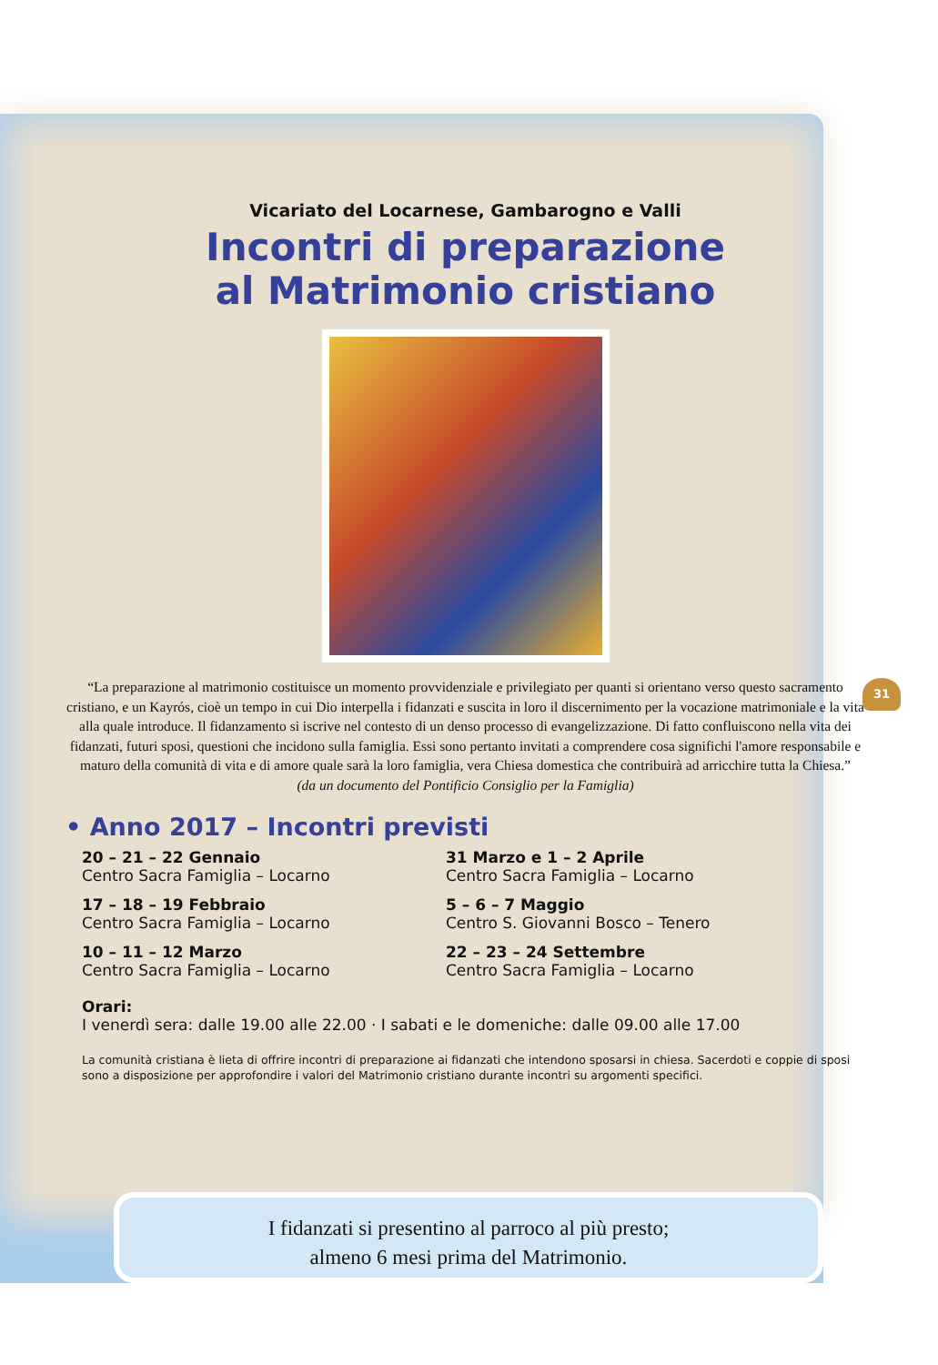Vicariato del Locarnese, Gambarogno e Valli
Incontri di preparazione
al Matrimonio cristiano
“La preparazione al matrimonio costituisce un momento provvidenziale e privilegiato per quanti si orientano verso questo sacramento cristiano, e un Kayrós, cioè un tempo in cui Dio interpella i fidanzati e suscita in loro il discernimento per la vocazione matrimoniale e la vita alla quale introduce. Il fidanzamento si iscrive nel contesto di un denso processo di evangelizzazione. Di fatto confluiscono nella vita dei fidanzati, futuri sposi, questioni che incidono sulla famiglia. Essi sono pertanto invitati a comprendere cosa significhi l'amore responsabile e maturo della comunità di vita e di amore quale sarà la loro famiglia, vera Chiesa domestica che contribuirà ad arricchire tutta la Chiesa.”
(da un documento del Pontificio Consiglio per la Famiglia)
• Anno 2017 – Incontri previsti
20 – 21 – 22 Gennaio
Centro Sacra Famiglia – Locarno
31 Marzo e 1 – 2 Aprile
Centro Sacra Famiglia – Locarno
17 – 18 – 19 Febbraio
Centro Sacra Famiglia – Locarno
5 – 6 – 7 Maggio
Centro S. Giovanni Bosco – Tenero
10 – 11 – 12 Marzo
Centro Sacra Famiglia – Locarno
22 – 23 – 24 Settembre
Centro Sacra Famiglia – Locarno
Orari:
I venerdì sera: dalle 19.00 alle 22.00 · I sabati e le domeniche: dalle 09.00 alle 17.00
La comunità cristiana è lieta di offrire incontri di preparazione ai fidanzati che intendono sposarsi in chiesa. Sacerdoti e coppie di sposi sono a disposizione per approfondire i valori del Matrimonio cristiano durante incontri su argomenti specifici.
I fidanzati si presentino al parroco al più presto;
almeno 6 mesi prima del Matrimonio.
31